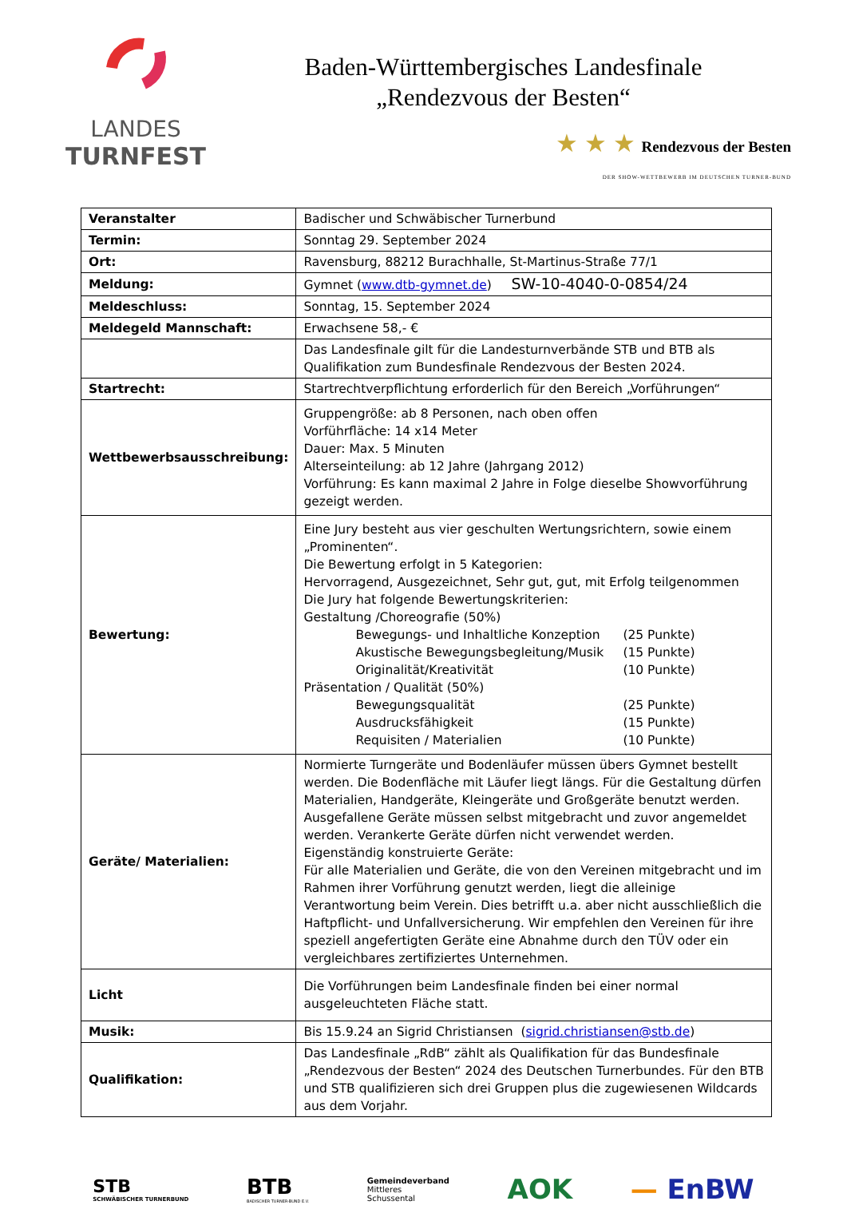LANDES
TURNFEST
Baden-Württembergisches Landesfinale
„Rendezvous der Besten“
★ ★ ★ Rendezvous der Besten
DER SHOW-WETTBEWERB IM DEUTSCHEN TURNER-BUND
| Veranstalter | Badischer und Schwäbischer Turnerbund |
| Termin: | Sonntag 29. September 2024 |
| Ort: | Ravensburg, 88212 Burachhalle, St-Martinus-Straße 77/1 |
| Meldung: | Gymnet ( www.dtb-gymnet.de ) SW-10-4040-0-0854/24 |
| Meldeschluss: | Sonntag, 15. September 2024 |
| Meldegeld Mannschaft: | Erwachsene 58,- € |
| | Das Landesfinale gilt für die Landesturnverbände STB und BTB als Qualifikation zum Bundesfinale Rendezvous der Besten 2024. |
| Startrecht: | Startrechtverpflichtung erforderlich für den Bereich „Vorführungen“ |
| Wettbewerbsausschreibung: | Gruppengröße: ab 8 Personen, nach oben offen Vorführfläche: 14 x14 Meter Dauer: Max. 5 Minuten Alterseinteilung: ab 12 Jahre (Jahrgang 2012) Vorführung: Es kann maximal 2 Jahre in Folge dieselbe Showvorführung gezeigt werden. |
| Bewertung: | Eine Jury besteht aus vier geschulten Wertungsrichtern, sowie einem „Prominenten“. Die Bewertung erfolgt in 5 Kategorien: Hervorragend, Ausgezeichnet, Sehr gut, gut, mit Erfolg teilgenommen Die Jury hat folgende Bewertungskriterien: Gestaltung /Choreografie (50%) Bewegungs- und Inhaltliche Konzeption (25 Punkte) Akustische Bewegungsbegleitung/Musik (15 Punkte) Originalität/Kreativität (10 Punkte) Präsentation / Qualität (50%) Bewegungsqualität (25 Punkte) Ausdrucksfähigkeit (15 Punkte) Requisiten / Materialien (10 Punkte) |
| Geräte/ Materialien: | Normierte Turngeräte und Bodenläufer müssen übers Gymnet bestellt werden. Die Bodenfläche mit Läufer liegt längs. Für die Gestaltung dürfen Materialien, Handgeräte, Kleingeräte und Großgeräte benutzt werden. Ausgefallene Geräte müssen selbst mitgebracht und zuvor angemeldet werden. Verankerte Geräte dürfen nicht verwendet werden. Eigenständig konstruierte Geräte: Für alle Materialien und Geräte, die von den Vereinen mitgebracht und im Rahmen ihrer Vorführung genutzt werden, liegt die alleinige Verantwortung beim Verein. Dies betrifft u.a. aber nicht ausschließlich die Haftpflicht- und Unfallversicherung. Wir empfehlen den Vereinen für ihre speziell angefertigten Geräte eine Abnahme durch den TÜV oder ein vergleichbares zertifiziertes Unternehmen. |
| Licht | Die Vorführungen beim Landesfinale finden bei einer normal ausgeleuchteten Fläche statt. |
| Musik: | Bis 15.9.24 an Sigrid Christiansen ( sigrid.christiansen@stb.de ) |
| Qualifikation: | Das Landesfinale „RdB“ zählt als Qualifikation für das Bundesfinale „Rendezvous der Besten“ 2024 des Deutschen Turnerbundes. Für den BTB und STB qualifizieren sich drei Gruppen plus die zugewiesenen Wildcards aus dem Vorjahr. |
STB
SCHWÄBISCHER TURNERBUND
BTB
BADISCHER TURNER-BUND E.V.
Gemeindeverband
Mittleres
Schussental
AOK — EnBW